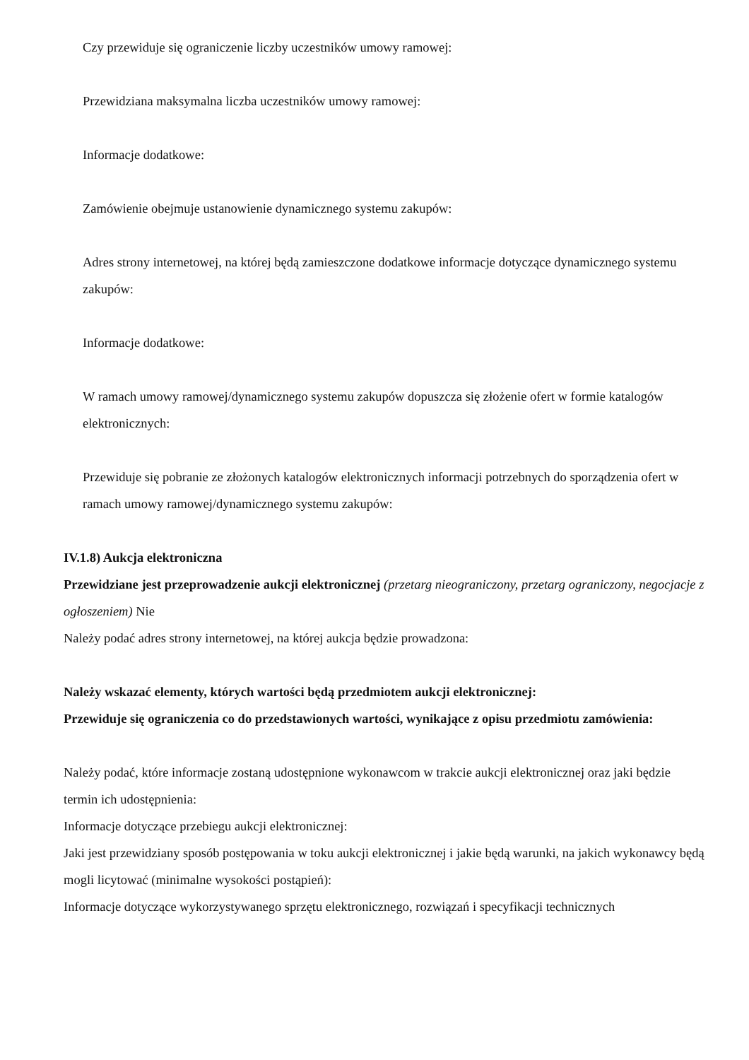Czy przewiduje się ograniczenie liczby uczestników umowy ramowej:
Przewidziana maksymalna liczba uczestników umowy ramowej:
Informacje dodatkowe:
Zamówienie obejmuje ustanowienie dynamicznego systemu zakupów:
Adres strony internetowej, na której będą zamieszczone dodatkowe informacje dotyczące dynamicznego systemu zakupów:
Informacje dodatkowe:
W ramach umowy ramowej/dynamicznego systemu zakupów dopuszcza się złożenie ofert w formie katalogów elektronicznych:
Przewiduje się pobranie ze złożonych katalogów elektronicznych informacji potrzebnych do sporządzenia ofert w ramach umowy ramowej/dynamicznego systemu zakupów:
IV.1.8) Aukcja elektroniczna
Przewidziane jest przeprowadzenie aukcji elektronicznej (przetarg nieograniczony, przetarg ograniczony, negocjacje z ogłoszeniem) Nie
Należy podać adres strony internetowej, na której aukcja będzie prowadzona:
Należy wskazać elementy, których wartości będą przedmiotem aukcji elektronicznej:
Przewiduje się ograniczenia co do przedstawionych wartości, wynikające z opisu przedmiotu zamówienia:
Należy podać, które informacje zostaną udostępnione wykonawcom w trakcie aukcji elektronicznej oraz jaki będzie termin ich udostępnienia:
Informacje dotyczące przebiegu aukcji elektronicznej:
Jaki jest przewidziany sposób postępowania w toku aukcji elektronicznej i jakie będą warunki, na jakich wykonawcy będą mogli licytować (minimalne wysokości postąpień):
Informacje dotyczące wykorzystywanego sprzętu elektronicznego, rozwiązań i specyfikacji technicznych